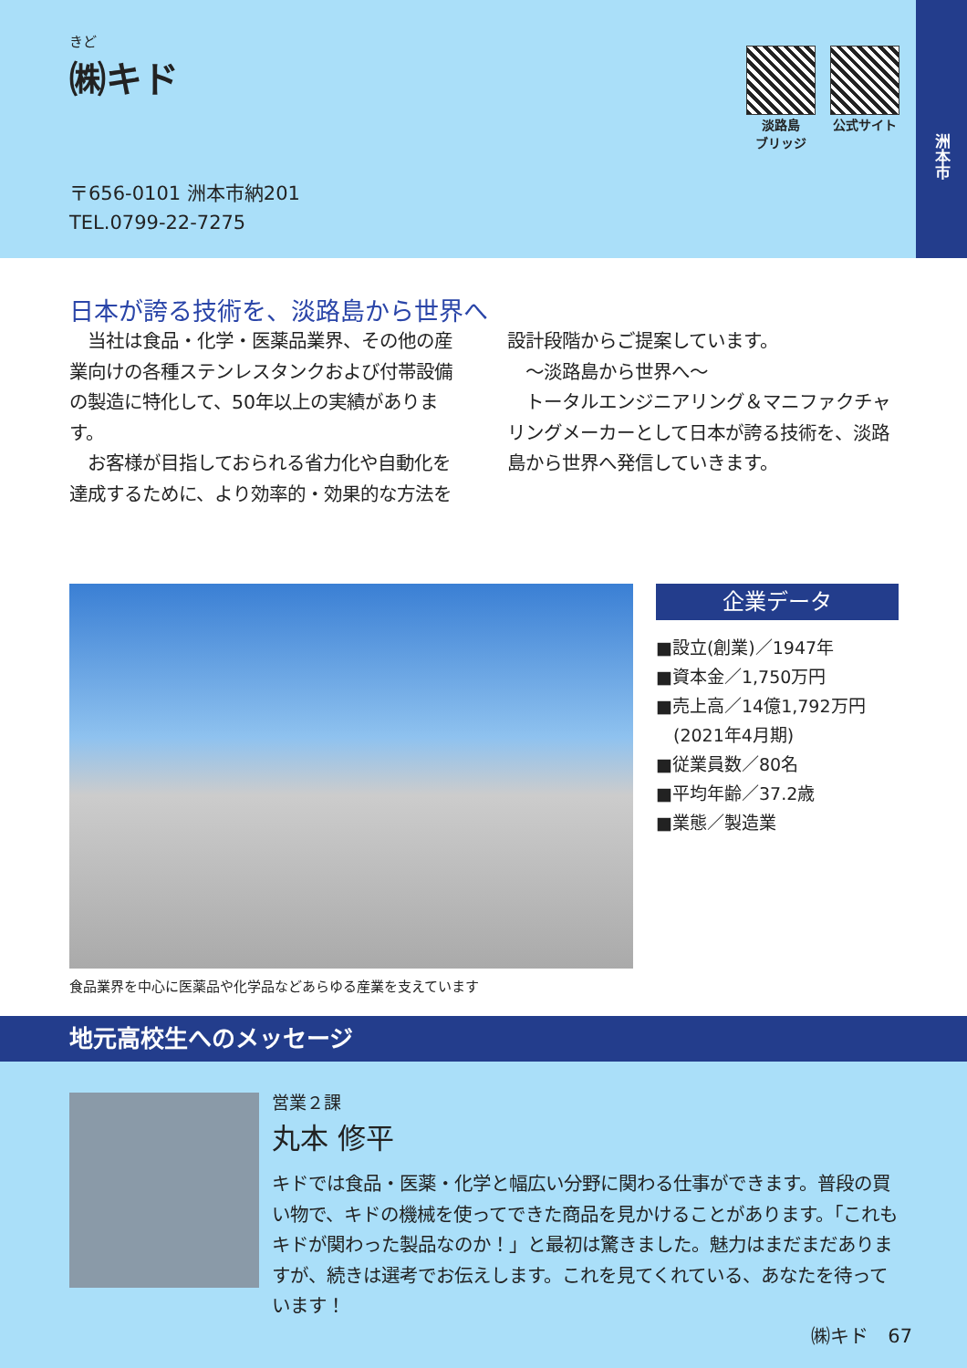きど
㈱キド
淡路島
ブリッジ
公式サイト
〒656-0101 洲本市納201
TEL.0799-22-7275
洲本市
日本が誇る技術を、淡路島から世界へ
　当社は食品・化学・医薬品業界、その他の産業向けの各種ステンレスタンクおよび付帯設備の製造に特化して、50年以上の実績があります。
　お客様が目指しておられる省力化や自動化を達成するために、より効率的・効果的な方法を設計段階からご提案しています。
　～淡路島から世界へ～
　トータルエンジニアリング＆マニファクチャリングメーカーとして日本が誇る技術を、淡路島から世界へ発信していきます。
食品業界を中心に医薬品や化学品などあらゆる産業を支えています
企業データ
■設立(創業)／1947年
■資本金／1,750万円
■売上高／14億1,792万円
　(2021年4月期)
■従業員数／80名
■平均年齢／37.2歳
■業態／製造業
地元高校生へのメッセージ
営業２課
丸本 修平
キドでは食品・医薬・化学と幅広い分野に関わる仕事ができます。普段の買い物で、キドの機械を使ってできた商品を見かけることがあります。「これもキドが関わった製品なのか！」と最初は驚きました。魅力はまだまだありますが、続きは選考でお伝えします。これを見てくれている、あなたを待っています！
㈱キド　67